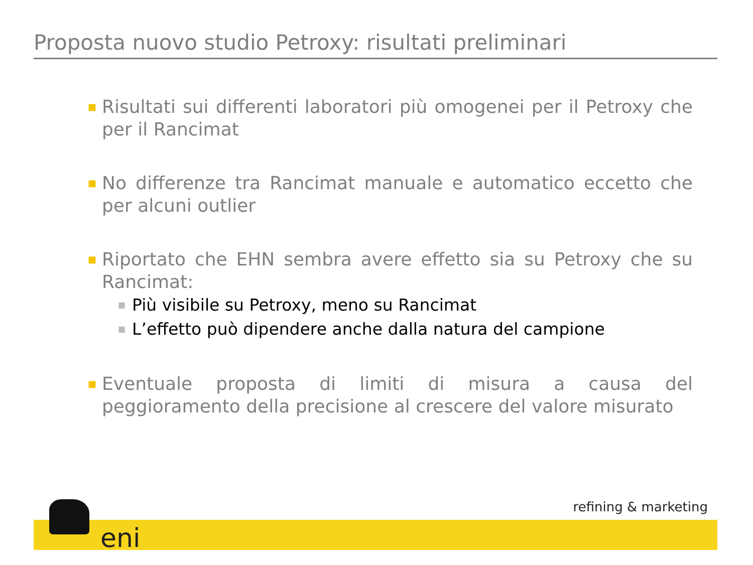Proposta nuovo studio Petroxy: risultati preliminari
■ Risultati sui differenti laboratori più omogenei per il Petroxy che per il Rancimat
■ No differenze tra Rancimat manuale e automatico eccetto che per alcuni outlier
■ Riportato che EHN sembra avere effetto sia su Petroxy che su Rancimat:
■ Più visibile su Petroxy, meno su Rancimat
■ L’effetto può dipendere anche dalla natura del campione
■ Eventuale proposta di limiti di misura a causa del peggioramento della precisione al crescere del valore misurato
refining & marketing
eni